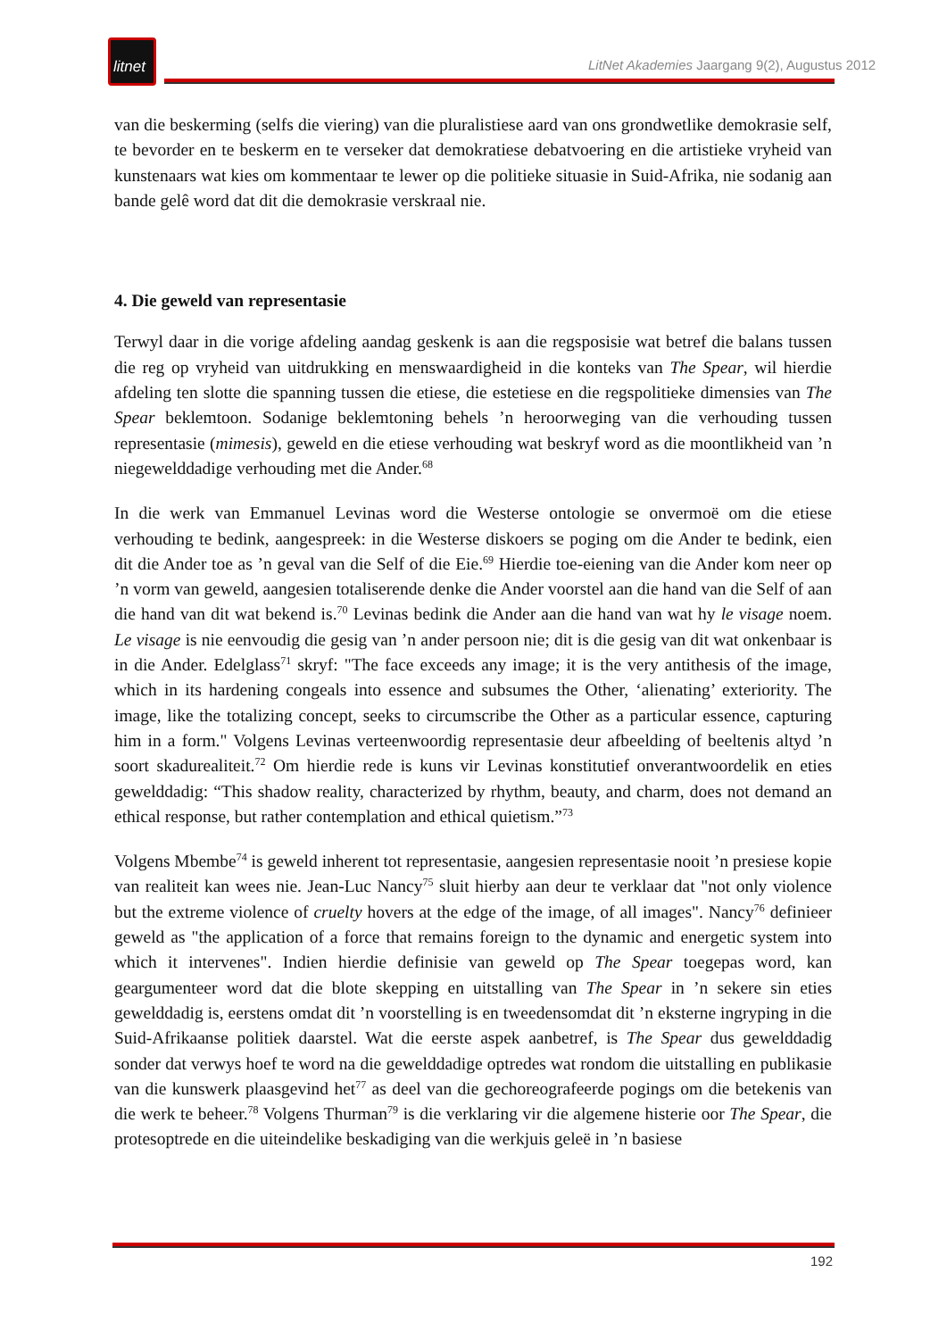litnet
LitNet Akademies Jaargang 9(2), Augustus 2012
van die beskerming (selfs die viering) van die pluralistiese aard van ons grondwetlike demokrasie self, te bevorder en te beskerm en te verseker dat demokratiese debatvoering en die artistieke vryheid van kunstenaars wat kies om kommentaar te lewer op die politieke situasie in Suid-Afrika, nie sodanig aan bande gelê word dat dit die demokrasie verskraal nie.
4. Die geweld van representasie
Terwyl daar in die vorige afdeling aandag geskenk is aan die regsposisie wat betref die balans tussen die reg op vryheid van uitdrukking en menswaardigheid in die konteks van The Spear, wil hierdie afdeling ten slotte die spanning tussen die etiese, die estetiese en die regspolitieke dimensies van The Spear beklemtoon. Sodanige beklemtoning behels ’n heroorweging van die verhouding tussen representasie (mimesis), geweld en die etiese verhouding wat beskryf word as die moontlikheid van ’n niegewelddadige verhouding met die Ander.<sup>68</sup>
In die werk van Emmanuel Levinas word die Westerse ontologie se onvermoë om die etiese verhouding te bedink, aangespreek: in die Westerse diskoers se poging om die Ander te bedink, eien dit die Ander toe as ’n geval van die Self of die Eie.<sup>69</sup> Hierdie toe-eiening van die Ander kom neer op ’n vorm van geweld, aangesien totaliserende denke die Ander voorstel aan die hand van die Self of aan die hand van dit wat bekend is.<sup>70</sup> Levinas bedink die Ander aan die hand van wat hy le visage noem. Le visage is nie eenvoudig die gesig van ’n ander persoon nie; dit is die gesig van dit wat onkenbaar is in die Ander. Edelglass<sup>71</sup> skryf: "The face exceeds any image; it is the very antithesis of the image, which in its hardening congeals into essence and subsumes the Other, ‘alienating’ exteriority. The image, like the totalizing concept, seeks to circumscribe the Other as a particular essence, capturing him in a form." Volgens Levinas verteenwoordig representasie deur afbeelding of beeltenis altyd ’n soort skadurealiteit.<sup>72</sup> Om hierdie rede is kuns vir Levinas konstitutief onverantwoordelik en eties gewelddadig: “This shadow reality, characterized by rhythm, beauty, and charm, does not demand an ethical response, but rather contemplation and ethical quietism.”<sup>73</sup>
Volgens Mbembe<sup>74</sup> is geweld inherent tot representasie, aangesien representasie nooit ’n presiese kopie van realiteit kan wees nie. Jean-Luc Nancy<sup>75</sup> sluit hierby aan deur te verklaar dat "not only violence but the extreme violence of cruelty hovers at the edge of the image, of all images". Nancy<sup>76</sup> definieer geweld as "the application of a force that remains foreign to the dynamic and energetic system into which it intervenes". Indien hierdie definisie van geweld op The Spear toegepas word, kan geargumenteer word dat die blote skepping en uitstalling van The Spear in ’n sekere sin eties gewelddadig is, eerstens omdat dit ’n voorstelling is en tweedensomdat dit ’n eksterne ingryping in die Suid-Afrikaanse politiek daarstel. Wat die eerste aspek aanbetref, is The Spear dus gewelddadig sonder dat verwys hoef te word na die gewelddadige optredes wat rondom die uitstalling en publikasie van die kunswerk plaasgevind het<sup>77</sup> as deel van die gechoreografeerde pogings om die betekenis van die werk te beheer.<sup>78</sup> Volgens Thurman<sup>79</sup> is die verklaring vir die algemene histerie oor The Spear, die protesoptrede en die uiteindelike beskadiging van die werkjuis geleë in ’n basiese
192